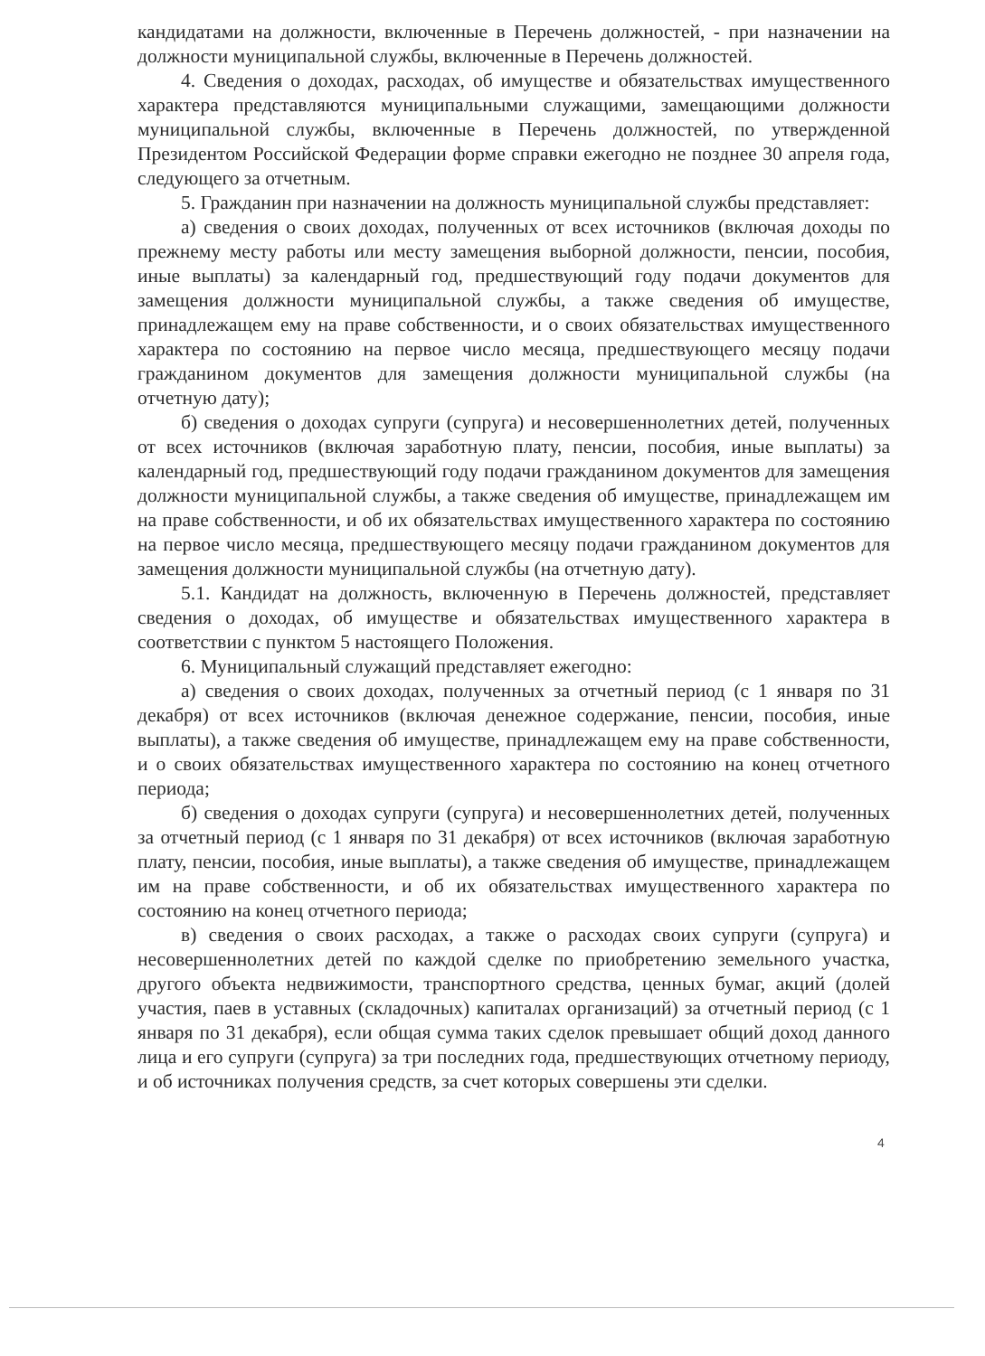кандидатами на должности, включенные в Перечень должностей, - при назначении на должности муниципальной службы, включенные в Перечень должностей.
4. Сведения о доходах, расходах, об имуществе и обязательствах имущественного характера представляются муниципальными служащими, замещающими должности муниципальной службы, включенные в Перечень должностей, по утвержденной Президентом Российской Федерации форме справки ежегодно не позднее 30 апреля года, следующего за отчетным.
5. Гражданин при назначении на должность муниципальной службы представляет:
а) сведения о своих доходах, полученных от всех источников (включая доходы по прежнему месту работы или месту замещения выборной должности, пенсии, пособия, иные выплаты) за календарный год, предшествующий году подачи документов для замещения должности муниципальной службы, а также сведения об имуществе, принадлежащем ему на праве собственности, и о своих обязательствах имущественного характера по состоянию на первое число месяца, предшествующего месяцу подачи гражданином документов для замещения должности муниципальной службы (на отчетную дату);
б) сведения о доходах супруги (супруга) и несовершеннолетних детей, полученных от всех источников (включая заработную плату, пенсии, пособия, иные выплаты) за календарный год, предшествующий году подачи гражданином документов для замещения должности муниципальной службы, а также сведения об имуществе, принадлежащем им на праве собственности, и об их обязательствах имущественного характера по состоянию на первое число месяца, предшествующего месяцу подачи гражданином документов для замещения должности муниципальной службы (на отчетную дату).
5.1. Кандидат на должность, включенную в Перечень должностей, представляет сведения о доходах, об имуществе и обязательствах имущественного характера в соответствии с пунктом 5 настоящего Положения.
6. Муниципальный служащий представляет ежегодно:
а) сведения о своих доходах, полученных за отчетный период (с 1 января по 31 декабря) от всех источников (включая денежное содержание, пенсии, пособия, иные выплаты), а также сведения об имуществе, принадлежащем ему на праве собственности, и о своих обязательствах имущественного характера по состоянию на конец отчетного периода;
б) сведения о доходах супруги (супруга) и несовершеннолетних детей, полученных за отчетный период (с 1 января по 31 декабря) от всех источников (включая заработную плату, пенсии, пособия, иные выплаты), а также сведения об имуществе, принадлежащем им на праве собственности, и об их обязательствах имущественного характера по состоянию на конец отчетного периода;
в) сведения о своих расходах, а также о расходах своих супруги (супруга) и несовершеннолетних детей по каждой сделке по приобретению земельного участка, другого объекта недвижимости, транспортного средства, ценных бумаг, акций (долей участия, паев в уставных (складочных) капиталах организаций) за отчетный период (с 1 января по 31 декабря), если общая сумма таких сделок превышает общий доход данного лица и его супруги (супруга) за три последних года, предшествующих отчетному периоду, и об источниках получения средств, за счет которых совершены эти сделки.
4